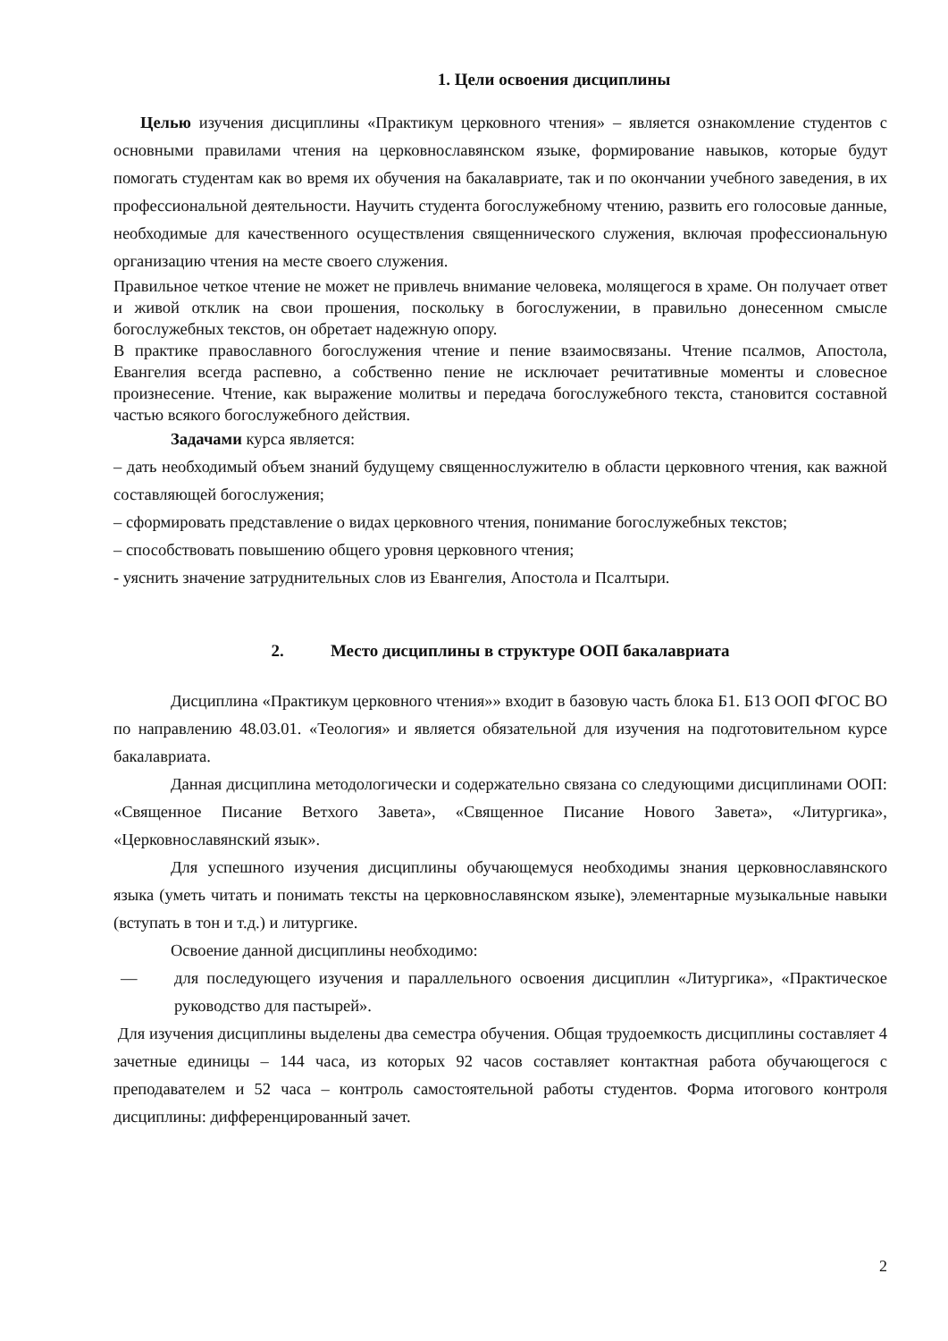1. Цели освоения дисциплины
Целью изучения дисциплины «Практикум церковного чтения» – является ознакомление студентов с основными правилами чтения на церковнославянском языке, формирование навыков, которые будут помогать студентам как во время их обучения на бакалавриате, так и по окончании учебного заведения, в их профессиональной деятельности. Научить студента богослужебному чтению, развить его голосовые данные, необходимые для качественного осуществления священнического служения, включая профессиональную организацию чтения на месте своего служения.
Правильное четкое чтение не может не привлечь внимание человека, молящегося в храме. Он получает ответ и живой отклик на свои прошения, поскольку в богослужении, в правильно донесенном смысле богослужебных текстов, он обретает надежную опору.
В практике православного богослужения чтение и пение взаимосвязаны. Чтение псалмов, Апостола, Евангелия всегда распевно, а собственно пение не исключает речитативные моменты и словесное произнесение. Чтение, как выражение молитвы и передача богослужебного текста, становится составной частью всякого богослужебного действия.
Задачами курса является:
– дать необходимый объем знаний будущему священнослужителю в области церковного чтения, как важной составляющей богослужения;
– сформировать представление о видах церковного чтения, понимание богослужебных текстов;
– способствовать повышению общего уровня церковного чтения;
- уяснить значение затруднительных слов из Евангелия, Апостола и Псалтыри.
2. Место дисциплины в структуре ООП бакалавриата
Дисциплина «Практикум церковного чтения»» входит в базовую часть блока Б1. Б13 ООП ФГОС ВО по направлению 48.03.01. «Теология» и является обязательной для изучения на подготовительном курсе бакалавриата.
Данная дисциплина методологически и содержательно связана со следующими дисциплинами ООП: «Священное Писание Ветхого Завета», «Священное Писание Нового Завета», «Литургика», «Церковнославянский язык».
Для успешного изучения дисциплины обучающемуся необходимы знания церковнославянского языка (уметь читать и понимать тексты на церковнославянском языке), элементарные музыкальные навыки (вступать в тон и т.д.) и литургике.
Освоение данной дисциплины необходимо:
—
для последующего изучения и параллельного освоения дисциплин «Литургика», «Практическое руководство для пастырей».
Для изучения дисциплины выделены два семестра обучения. Общая трудоемкость дисциплины составляет 4 зачетные единицы – 144 часа, из которых 92 часов составляет контактная работа обучающегося с преподавателем и 52 часа – контроль самостоятельной работы студентов. Форма итогового контроля дисциплины: дифференцированный зачет.
2